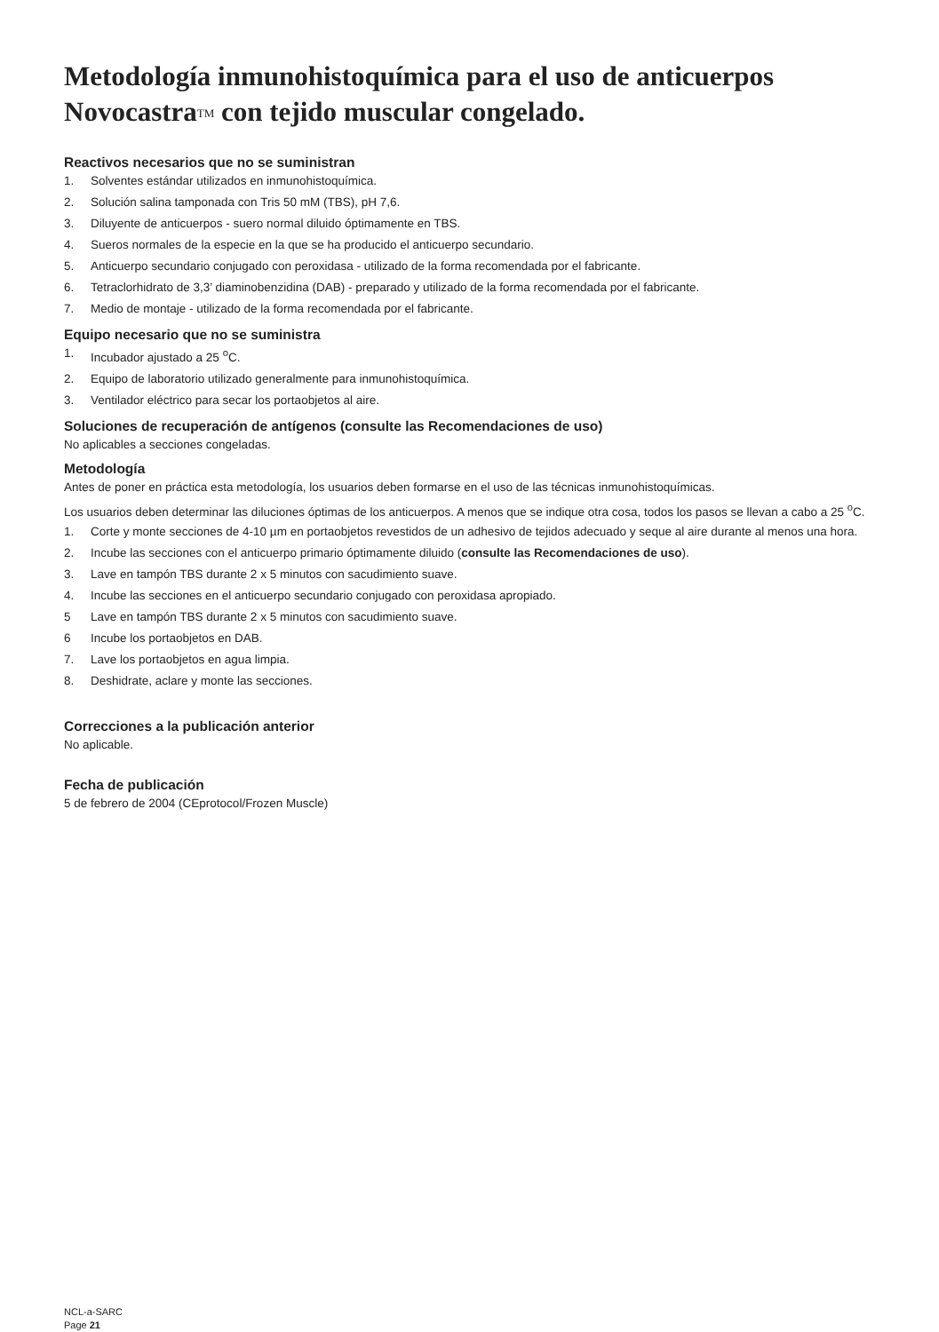Metodología inmunohistoquímica para el uso de anticuerpos Novocastra<sup>TM</sup> con tejido muscular congelado.
Reactivos necesarios que no se suministran
1. Solventes estándar utilizados en inmunohistoquímica.
2. Solución salina tamponada con Tris 50 mM (TBS), pH 7,6.
3. Diluyente de anticuerpos - suero normal diluido óptimamente en TBS.
4. Sueros normales de la especie en la que se ha producido el anticuerpo secundario.
5. Anticuerpo secundario conjugado con peroxidasa - utilizado de la forma recomendada por el fabricante.
6. Tetraclorhidrato de 3,3’ diaminobenzidina (DAB) - preparado y utilizado de la forma recomendada por el fabricante.
7. Medio de montaje - utilizado de la forma recomendada por el fabricante.
Equipo necesario que no se suministra
1. Incubador ajustado a 25 <sup>o</sup>C.
2. Equipo de laboratorio utilizado generalmente para inmunohistoquímica.
3. Ventilador eléctrico para secar los portaobjetos al aire.
Soluciones de recuperación de antígenos (consulte las Recomendaciones de uso)
No aplicables a secciones congeladas.
Metodología
Antes de poner en práctica esta metodología, los usuarios deben formarse en el uso de las técnicas inmunohistoquímicas.
Los usuarios deben determinar las diluciones óptimas de los anticuerpos. A menos que se indique otra cosa, todos los pasos se llevan a cabo a 25 <sup>o</sup>C.
1. Corte y monte secciones de 4-10 µm en portaobjetos revestidos de un adhesivo de tejidos adecuado y seque al aire durante al menos una hora.
2. Incube las secciones con el anticuerpo primario óptimamente diluido (consulte las Recomendaciones de uso).
3. Lave en tampón TBS durante 2 x 5 minutos con sacudimiento suave.
4. Incube las secciones en el anticuerpo secundario conjugado con peroxidasa apropiado.
5 Lave en tampón TBS durante 2 x 5 minutos con sacudimiento suave.
6 Incube los portaobjetos en DAB.
7. Lave los portaobjetos en agua limpia.
8. Deshidrate, aclare y monte las secciones.
Correcciones a la publicación anterior
No aplicable.
Fecha de publicación
5 de febrero de 2004 (CEprotocol/Frozen Muscle)
NCL-a-SARC
Page 21